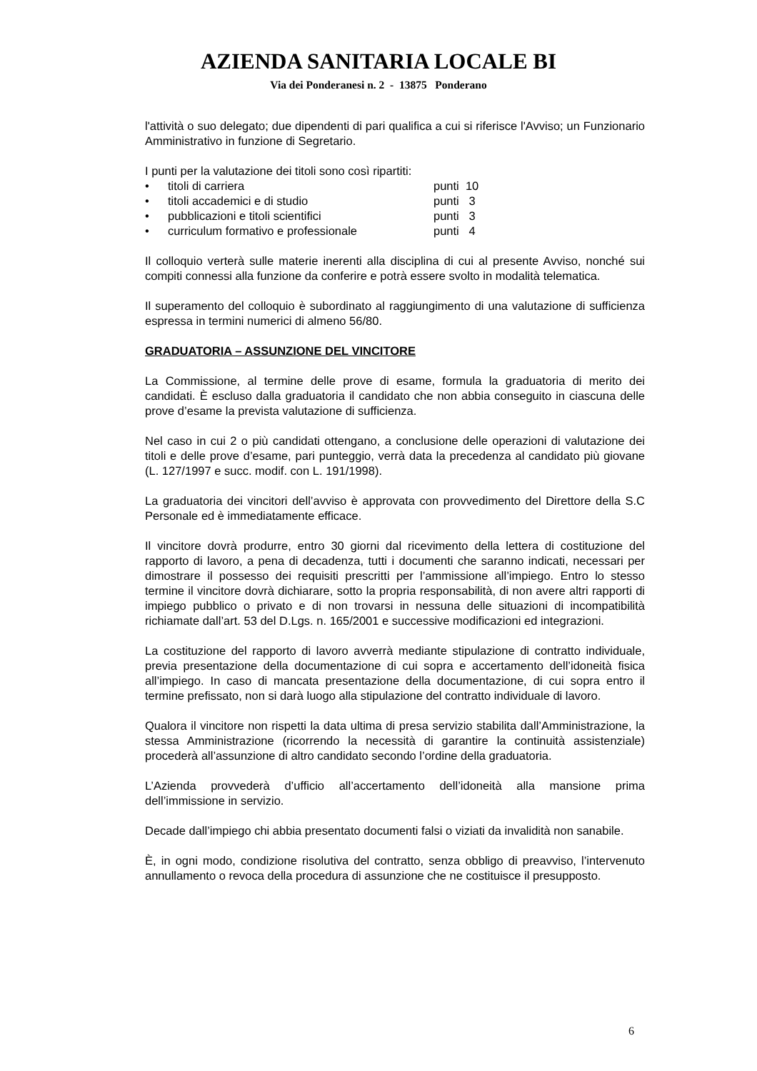AZIENDA SANITARIA LOCALE BI
Via dei Ponderanesi n. 2 - 13875 Ponderano
l'attività o suo delegato; due dipendenti di pari qualifica a cui si riferisce l'Avviso; un Funzionario Amministrativo in funzione di Segretario.
I punti per la valutazione dei titoli sono così ripartiti:
| • | titoli di carriera | punti 10 |
| • | titoli accademici e di studio | punti 3 |
| • | pubblicazioni e titoli scientifici | punti 3 |
| • | curriculum formativo e professionale | punti 4 |
Il colloquio verterà sulle materie inerenti alla disciplina di cui al presente Avviso, nonché sui compiti connessi alla funzione da conferire e potrà essere svolto in modalità telematica.
Il superamento del colloquio è subordinato al raggiungimento di una valutazione di sufficienza espressa in termini numerici di almeno 56/80.
GRADUATORIA – ASSUNZIONE DEL VINCITORE
La Commissione, al termine delle prove di esame, formula la graduatoria di merito dei candidati. È escluso dalla graduatoria il candidato che non abbia conseguito in ciascuna delle prove d’esame la prevista valutazione di sufficienza.
Nel caso in cui 2 o più candidati ottengano, a conclusione delle operazioni di valutazione dei titoli e delle prove d’esame, pari punteggio, verrà data la precedenza al candidato più giovane (L. 127/1997 e succ. modif. con L. 191/1998).
La graduatoria dei vincitori dell’avviso è approvata con provvedimento del Direttore della S.C Personale ed è immediatamente efficace.
Il vincitore dovrà produrre, entro 30 giorni dal ricevimento della lettera di costituzione del rapporto di lavoro, a pena di decadenza, tutti i documenti che saranno indicati, necessari per dimostrare il possesso dei requisiti prescritti per l’ammissione all’impiego. Entro lo stesso termine il vincitore dovrà dichiarare, sotto la propria responsabilità, di non avere altri rapporti di impiego pubblico o privato e di non trovarsi in nessuna delle situazioni di incompatibilità richiamate dall’art. 53 del D.Lgs. n. 165/2001 e successive modificazioni ed integrazioni.
La costituzione del rapporto di lavoro avverrà mediante stipulazione di contratto individuale, previa presentazione della documentazione di cui sopra e accertamento dell’idoneità fisica all’impiego. In caso di mancata presentazione della documentazione, di cui sopra entro il termine prefissato, non si darà luogo alla stipulazione del contratto individuale di lavoro.
Qualora il vincitore non rispetti la data ultima di presa servizio stabilita dall’Amministrazione, la stessa Amministrazione (ricorrendo la necessità di garantire la continuità assistenziale) procederà all’assunzione di altro candidato secondo l’ordine della graduatoria.
L’Azienda provvederà d’ufficio all’accertamento dell’idoneità alla mansione prima dell’immissione in servizio.
Decade dall’impiego chi abbia presentato documenti falsi o viziati da invalidità non sanabile.
È, in ogni modo, condizione risolutiva del contratto, senza obbligo di preavviso, l’intervenuto annullamento o revoca della procedura di assunzione che ne costituisce il presupposto.
6